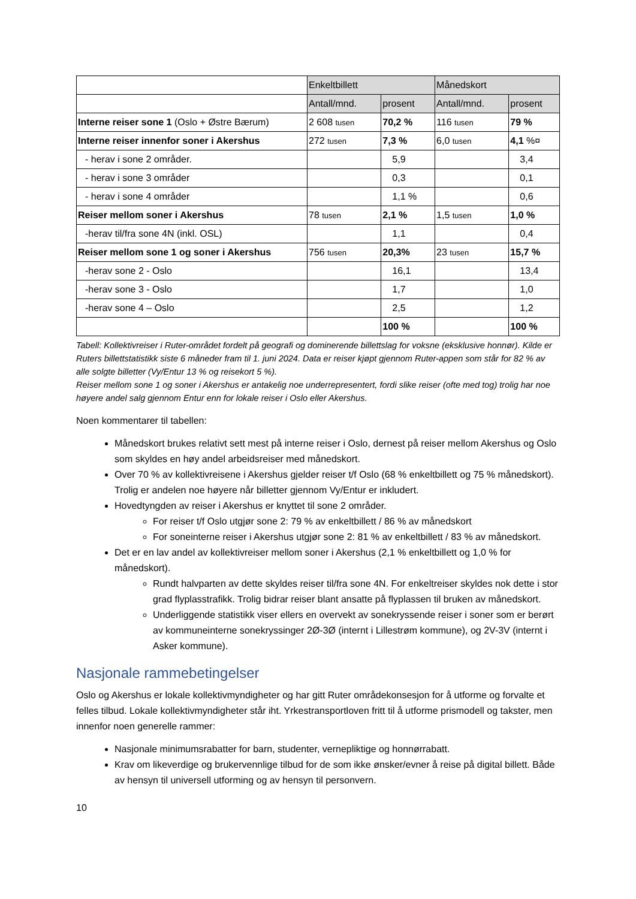| | Enkeltbillett | | Månedskort | |
| --- | --- | --- | --- | --- |
| | Antall/mnd. | prosent | Antall/mnd. | prosent |
| Interne reiser sone 1 (Oslo + Østre Bærum) | 2 608 tusen | 70,2 % | 116 tusen | 79 % |
| Interne reiser innenfor soner i Akershus | 272 tusen | 7,3 % | 6,0 tusen | 4,1 %¤ |
| - herav i sone 2 områder. | | 5,9 | | 3,4 |
| - herav i sone 3 områder | | 0,3 | | 0,1 |
| - herav i sone 4 områder | | 1,1 % | | 0,6 |
| Reiser mellom soner i Akershus | 78 tusen | 2,1 % | 1,5 tusen | 1,0 % |
| -herav til/fra sone 4N (inkl. OSL) | | 1,1 | | 0,4 |
| Reiser mellom sone 1 og soner i Akershus | 756 tusen | 20,3% | 23 tusen | 15,7 % |
| -herav sone 2 - Oslo | | 16,1 | | 13,4 |
| -herav sone 3 - Oslo | | 1,7 | | 1,0 |
| -herav sone 4 – Oslo | | 2,5 | | 1,2 |
| | | 100 % | | 100 % |
Tabell: Kollektivreiser i Ruter-området fordelt på geografi og dominerende billettslag for voksne (eksklusive honnør). Kilde er Ruters billettstatistikk siste 6 måneder fram til 1. juni 2024. Data er reiser kjøpt gjennom Ruter-appen som står for 82 % av alle solgte billetter (Vy/Entur 13 % og reisekort 5 %).
Reiser mellom sone 1 og soner i Akershus er antakelig noe underrepresentert, fordi slike reiser (ofte med tog) trolig har noe høyere andel salg gjennom Entur enn for lokale reiser i Oslo eller Akershus.
Noen kommentarer til tabellen:
Månedskort brukes relativt sett mest på interne reiser i Oslo, dernest på reiser mellom Akershus og Oslo som skyldes en høy andel arbeidsreiser med månedskort.
Over 70 % av kollektivreisene i Akershus gjelder reiser t/f Oslo (68 % enkeltbillett og 75 % månedskort). Trolig er andelen noe høyere når billetter gjennom Vy/Entur er inkludert.
Hovedtyngden av reiser i Akershus er knyttet til sone 2 områder.
For reiser t/f Oslo utgjør sone 2: 79 % av enkeltbillett / 86 % av månedskort
For soneinterne reiser i Akershus utgjør sone 2: 81 % av enkeltbillett / 83 % av månedskort.
Det er en lav andel av kollektivreiser mellom soner i Akershus (2,1 % enkeltbillett og 1,0 % for månedskort).
Rundt halvparten av dette skyldes reiser til/fra sone 4N. For enkeltreiser skyldes nok dette i stor grad flyplasstrafikk. Trolig bidrar reiser blant ansatte på flyplassen til bruken av månedskort.
Underliggende statistikk viser ellers en overvekt av sonekryssende reiser i soner som er berørt av kommuneinterne sonekryssinger 2Ø-3Ø (internt i Lillestrøm kommune), og 2V-3V (internt i Asker kommune).
Nasjonale rammebetingelser
Oslo og Akershus er lokale kollektivmyndigheter og har gitt Ruter områdekonsesjon for å utforme og forvalte et felles tilbud. Lokale kollektivmyndigheter står iht. Yrkestransportloven fritt til å utforme prismodell og takster, men innenfor noen generelle rammer:
Nasjonale minimumsrabatter for barn, studenter, vernepliktige og honnørrabatt.
Krav om likeverdige og brukervennlige tilbud for de som ikke ønsker/evner å reise på digital billett. Både av hensyn til universell utforming og av hensyn til personvern.
10